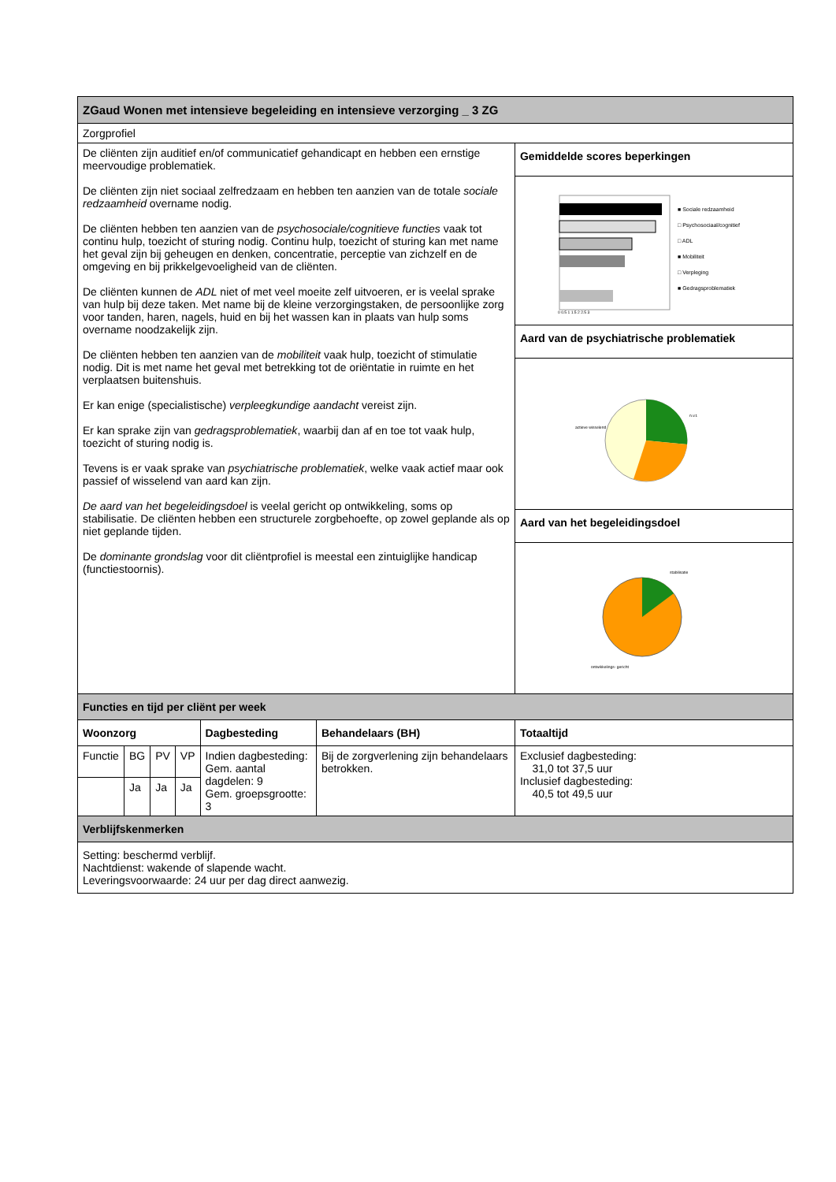| ZGaud Wonen met intensieve begeleiding en intensieve verzorging _ 3 ZG | | | | | | |
| --- | --- | --- | --- | --- | --- | --- |
| Zorgprofiel | | | | | | |
| De cliënten zijn auditief en/of communicatief gehandicapt en hebben een ernstige meervoudige problematiek. De cliënten zijn niet sociaal zelfredzaam en hebben ten aanzien van de totale sociale redzaamheid overname nodig. De cliënten hebben ten aanzien van de psychosociale/cognitieve functies vaak tot continu hulp, toezicht of sturing nodig. Continu hulp, toezicht of sturing kan met name het geval zijn bij geheugen en denken, concentratie, perceptie van zichzelf en de omgeving en bij prikkelgevoeligheid van de cliënten. De cliënten kunnen de ADL niet of met veel moeite zelf uitvoeren, er is veelal sprake van hulp bij deze taken. Met name bij de kleine verzorgingstaken, de persoonlijke zorg voor tanden, haren, nagels, huid en bij het wassen kan in plaats van hulp soms overname noodzakelijk zijn. De cliënten hebben ten aanzien van de mobiliteit vaak hulp, toezicht of stimulatie nodig. Dit is met name het geval met betrekking tot de oriëntatie in ruimte en het verplaatsen buitenshuis. Er kan enige (specialistische) verpleegkundige aandacht vereist zijn. Er kan sprake zijn van gedragsproblematiek , waarbij dan af en toe tot vaak hulp, toezicht of sturing nodig is. Tevens is er vaak sprake van psychiatrische problematiek , welke vaak actief maar ook passief of wisselend van aard kan zijn. De aard van het begeleidingsdoel is veelal gericht op ontwikkeling, soms op stabilisatie. De cliënten hebben een structurele zorgbehoefte, op zowel geplande als op niet geplande tijden. De dominante grondslag voor dit cliëntprofiel is meestal een zintuiglijke handicap (functiestoornis). | | | | | | Gemiddelde scores beperkingen |
| | | | | | | ■ Sociale redzaamheid □ Psychosociaal/cognitief □ ADL ■ Mobiliteit □ Verpleging ■ Gedragsproblematiek 0 0,5 1 1,5 2 2,5 3 |
| | | | | | | Aard van de psychiatrische problematiek |
| | | | | | | actieve wisselend n.v.t. |
| | | | | | | Aard van het begeleidingsdoel |
| | | | | | | stabilisatie ontwikkelings- gericht |
| Functies en tijd per cliënt per week | | | | | | |
| Woonzorg | | | | Dagbesteding | Behandelaars (BH) | Totaaltijd |
| Functie | BG | PV | VP | Indien dagbesteding: Gem. aantal dagdelen: 9 Gem. groepsgrootte: 3 | Bij de zorgverlening zijn behandelaars betrokken. | Exclusief dagbesteding: 31,0 tot 37,5 uur Inclusief dagbesteding: 40,5 tot 49,5 uur |
| | Ja | Ja | Ja | | | |
| Verblijfskenmerken | | | | | | |
| Setting: beschermd verblijf. Nachtdienst: wakende of slapende wacht. Leveringsvoorwaarde: 24 uur per dag direct aanwezig. | | | | | | |